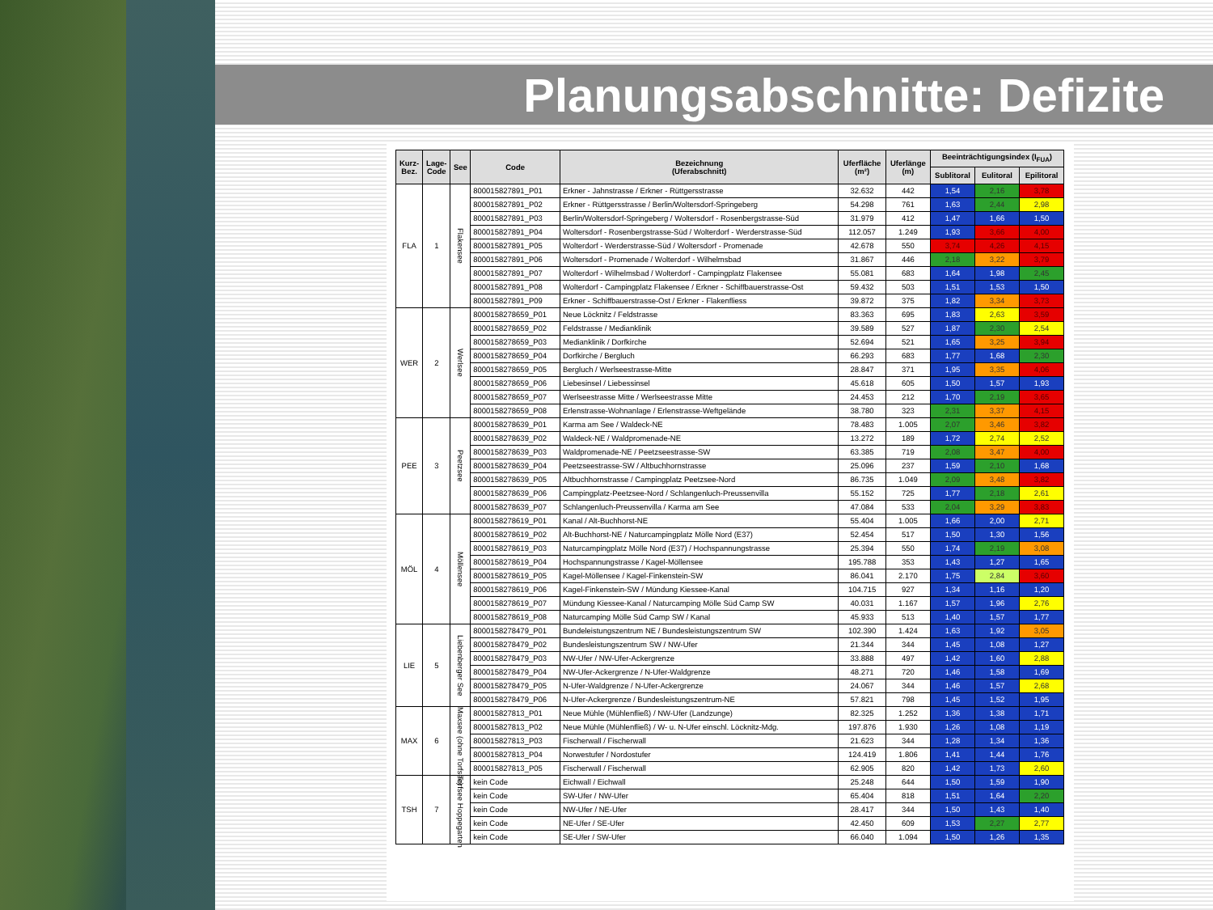Planungsabschnitte: Defizite
| Kurz- Bez. | Lage- Code | See | Code | Bezeichnung (Uferabschnitt) | Uferfläche (m²) | Uferlänge (m) | Beeinträchtigungsindex (I<sub>FUA</sub>) | | |
| --- | --- | --- | --- | --- | --- | --- | --- | --- | --- |
| | | | | | | | Sublitoral | Eulitoral | Epilitoral |
| FLA | 1 | Flakensee | 800015827891_P01 | Erkner - Jahnstrasse / Erkner - Rüttgersstrasse | 32.632 | 442 | 1,54 | 2,16 | 3,78 |
| | | | 800015827891_P02 | Erkner - Rüttgersstrasse / Berlin/Woltersdorf-Springeberg | 54.298 | 761 | 1,63 | 2,44 | 2,98 |
| | | | 800015827891_P03 | Berlin/Woltersdorf-Springeberg / Woltersdorf - Rosenbergstrasse-Süd | 31.979 | 412 | 1,47 | 1,66 | 1,50 |
| | | | 800015827891_P04 | Woltersdorf - Rosenbergstrasse-Süd / Wolterdorf - Werderstrasse-Süd | 112.057 | 1.249 | 1,93 | 3,66 | 4,00 |
| | | | 800015827891_P05 | Wolterdorf - Werderstrasse-Süd / Woltersdorf - Promenade | 42.678 | 550 | 3,74 | 4,26 | 4,15 |
| | | | 800015827891_P06 | Woltersdorf - Promenade / Wolterdorf - Wilhelmsbad | 31.867 | 446 | 2,18 | 3,22 | 3,79 |
| | | | 800015827891_P07 | Wolterdorf - Wilhelmsbad / Wolterdorf - Campingplatz Flakensee | 55.081 | 683 | 1,64 | 1,98 | 2,45 |
| | | | 800015827891_P08 | Wolterdorf - Campingplatz Flakensee / Erkner - Schiffbauerstrasse-Ost | 59.432 | 503 | 1,51 | 1,53 | 1,50 |
| | | | 800015827891_P09 | Erkner - Schiffbauerstrasse-Ost / Erkner - Flakenfliess | 39.872 | 375 | 1,82 | 3,34 | 3,73 |
| WER | 2 | Werlsee | 8000158278659_P01 | Neue Löcknitz / Feldstrasse | 83.363 | 695 | 1,83 | 2,63 | 3,59 |
| | | | 8000158278659_P02 | Feldstrasse / Medianklinik | 39.589 | 527 | 1,87 | 2,30 | 2,54 |
| | | | 8000158278659_P03 | Medianklinik / Dorfkirche | 52.694 | 521 | 1,65 | 3,25 | 3,94 |
| | | | 8000158278659_P04 | Dorfkirche / Bergluch | 66.293 | 683 | 1,77 | 1,68 | 2,30 |
| | | | 8000158278659_P05 | Bergluch / Werlseestrasse-Mitte | 28.847 | 371 | 1,95 | 3,35 | 4,06 |
| | | | 8000158278659_P06 | Liebesinsel / Liebessinsel | 45.618 | 605 | 1,50 | 1,57 | 1,93 |
| | | | 8000158278659_P07 | Werlseestrasse Mitte / Werlseestrasse Mitte | 24.453 | 212 | 1,70 | 2,19 | 3,65 |
| | | | 8000158278659_P08 | Erlenstrasse-Wohnanlage / Erlenstrasse-Weftgelände | 38.780 | 323 | 2,31 | 3,37 | 4,15 |
| PEE | 3 | Peetzsee | 8000158278639_P01 | Karma am See / Waldeck-NE | 78.483 | 1.005 | 2,07 | 3,46 | 3,82 |
| | | | 8000158278639_P02 | Waldeck-NE / Waldpromenade-NE | 13.272 | 189 | 1,72 | 2,74 | 2,52 |
| | | | 8000158278639_P03 | Waldpromenade-NE / Peetzseestrasse-SW | 63.385 | 719 | 2,08 | 3,47 | 4,00 |
| | | | 8000158278639_P04 | Peetzseestrasse-SW / Altbuchhornstrasse | 25.096 | 237 | 1,59 | 2,10 | 1,68 |
| | | | 8000158278639_P05 | Altbuchhornstrasse / Campingplatz Peetzsee-Nord | 86.735 | 1.049 | 2,09 | 3,48 | 3,82 |
| | | | 8000158278639_P06 | Campingplatz-Peetzsee-Nord / Schlangenluch-Preussenvilla | 55.152 | 725 | 1,77 | 2,18 | 2,61 |
| | | | 8000158278639_P07 | Schlangenluch-Preussenvilla / Karma am See | 47.084 | 533 | 2,04 | 3,29 | 3,83 |
| MÖL | 4 | Möllensee | 8000158278619_P01 | Kanal / Alt-Buchhorst-NE | 55.404 | 1.005 | 1,66 | 2,00 | 2,71 |
| | | | 8000158278619_P02 | Alt-Buchhorst-NE / Naturcampingplatz Mölle Nord (E37) | 52.454 | 517 | 1,50 | 1,30 | 1,56 |
| | | | 8000158278619_P03 | Naturcampingplatz Mölle Nord (E37) / Hochspannungstrasse | 25.394 | 550 | 1,74 | 2,19 | 3,08 |
| | | | 8000158278619_P04 | Hochspannungstrasse / Kagel-Möllensee | 195.788 | 353 | 1,43 | 1,27 | 1,65 |
| | | | 8000158278619_P05 | Kagel-Möllensee / Kagel-Finkenstein-SW | 86.041 | 2.170 | 1,75 | 2,84 | 3,60 |
| | | | 8000158278619_P06 | Kagel-Finkenstein-SW / Mündung Kiessee-Kanal | 104.715 | 927 | 1,34 | 1,16 | 1,20 |
| | | | 8000158278619_P07 | Mündung Kiessee-Kanal / Naturcamping Mölle Süd Camp SW | 40.031 | 1.167 | 1,57 | 1,96 | 2,76 |
| | | | 8000158278619_P08 | Naturcamping Mölle Süd Camp SW / Kanal | 45.933 | 513 | 1,40 | 1,57 | 1,77 |
| LIE | 5 | Liebenberger See | 8000158278479_P01 | Bundeleistungszentrum NE / Bundesleistungszentrum SW | 102.390 | 1.424 | 1,63 | 1,92 | 3,05 |
| | | | 8000158278479_P02 | Bundesleistungszentrum SW / NW-Ufer | 21.344 | 344 | 1,45 | 1,08 | 1,27 |
| | | | 8000158278479_P03 | NW-Ufer / NW-Ufer-Ackergrenze | 33.888 | 497 | 1,42 | 1,60 | 2,88 |
| | | | 8000158278479_P04 | NW-Ufer-Ackergrenze / N-Ufer-Waldgrenze | 48.271 | 720 | 1,46 | 1,58 | 1,69 |
| | | | 8000158278479_P05 | N-Ufer-Waldgrenze / N-Ufer-Ackergrenze | 24.067 | 344 | 1,46 | 1,57 | 2,68 |
| | | | 8000158278479_P06 | N-Ufer-Ackergrenze / Bundesleistungszentrum-NE | 57.821 | 798 | 1,45 | 1,52 | 1,95 |
| MAX | 6 | Maxsee (ohne Torfsee) | 800015827813_P01 | Neue Mühle (Mühlenfließ) / NW-Ufer (Landzunge) | 82.325 | 1.252 | 1,36 | 1,38 | 1,71 |
| | | | 800015827813_P02 | Neue Mühle (Mühlenfließ) / W- u. N-Ufer einschl. Löcknitz-Mdg. | 197.876 | 1.930 | 1,26 | 1,08 | 1,19 |
| | | | 800015827813_P03 | Fischerwall / Fischerwall | 21.623 | 344 | 1,28 | 1,34 | 1,36 |
| | | | 800015827813_P04 | Norwestufer / Nordostufer | 124.419 | 1.806 | 1,41 | 1,44 | 1,76 |
| | | | 800015827813_P05 | Fischerwall / Fischerwall | 62.905 | 820 | 1,42 | 1,73 | 2,60 |
| TSH | 7 | Torfsee Hoppegarten | kein Code | Eichwall / Eichwall | 25.248 | 644 | 1,50 | 1,59 | 1,90 |
| | | | kein Code | SW-Ufer / NW-Ufer | 65.404 | 818 | 1,51 | 1,64 | 2,20 |
| | | | kein Code | NW-Ufer / NE-Ufer | 28.417 | 344 | 1,50 | 1,43 | 1,40 |
| | | | kein Code | NE-Ufer / SE-Ufer | 42.450 | 609 | 1,53 | 2,27 | 2,77 |
| | | | kein Code | SE-Ufer / SW-Ufer | 66.040 | 1.094 | 1,50 | 1,26 | 1,35 |